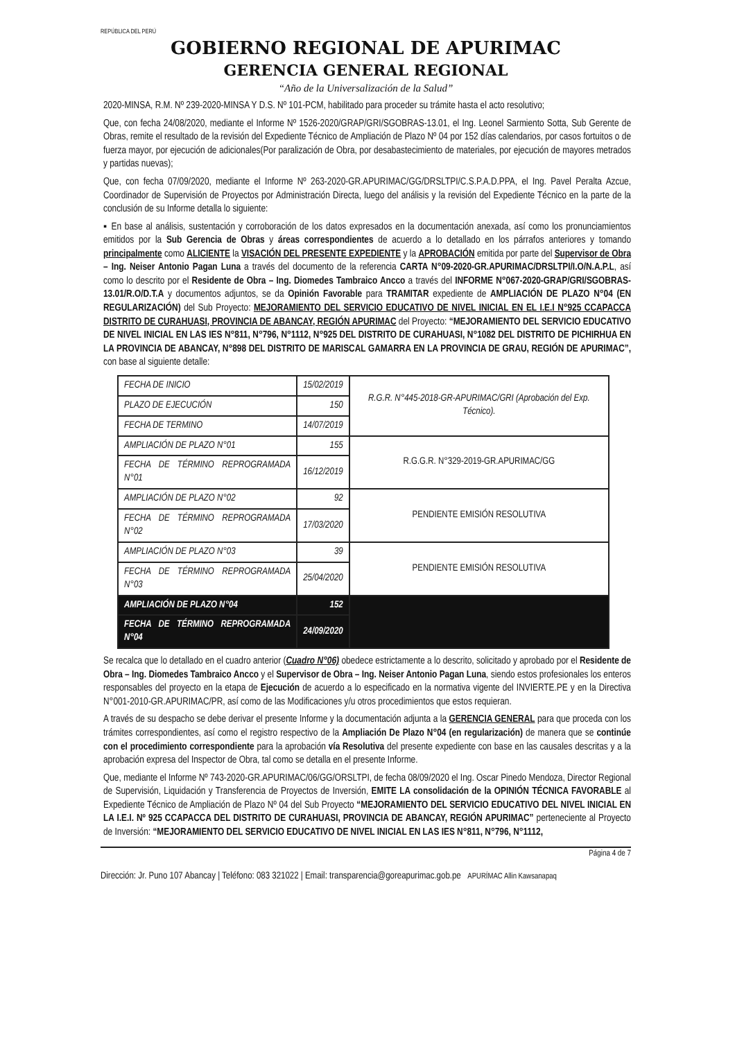REPÚBLICA DEL PERÚ
GOBIERNO REGIONAL DE APURIMAC
GERENCIA GENERAL REGIONAL
“Año de la Universalización de la Salud”
2020-MINSA, R.M. Nº 239-2020-MINSA Y D.S. Nº 101-PCM, habilitado para proceder su trámite hasta el acto resolutivo;
Que, con fecha 24/08/2020, mediante el Informe Nº 1526-2020/GRAP/GRI/SGOBRAS-13.01, el Ing. Leonel Sarmiento Sotta, Sub Gerente de Obras, remite el resultado de la revisión del Expediente Técnico de Ampliación de Plazo Nº 04 por 152 días calendarios, por casos fortuitos o de fuerza mayor, por ejecución de adicionales(Por paralización de Obra, por desabastecimiento de materiales, por ejecución de mayores metrados y partidas nuevas);
Que, con fecha 07/09/2020, mediante el Informe Nº 263-2020-GR.APURIMAC/GG/DRSLTPI/C.S.P.A.D.PPA, el Ing. Pavel Peralta Azcue, Coordinador de Supervisión de Proyectos por Administración Directa, luego del análisis y la revisión del Expediente Técnico en la parte de la conclusión de su Informe detalla lo siguiente:
▪ En base al análisis, sustentación y corroboración de los datos expresados en la documentación anexada, así como los pronunciamientos emitidos por la Sub Gerencia de Obras y áreas correspondientes de acuerdo a lo detallado en los párrafos anteriores y tomando principalmente como ALICIENTE la VISACIÓN DEL PRESENTE EXPEDIENTE y la APROBACIÓN emitida por parte del Supervisor de Obra – Ing. Neiser Antonio Pagan Luna a través del documento de la referencia CARTA N°09-2020-GR.APURIMAC/DRSLTPI/I.O/N.A.P.L, así como lo descrito por el Residente de Obra – Ing. Diomedes Tambraico Ancco a través del INFORME N°067-2020-GRAP/GRI/SGOBRAS-13.01/R.O/D.T.A y documentos adjuntos, se da Opinión Favorable para TRAMITAR expediente de AMPLIACIÓN DE PLAZO N°04 (EN REGULARIZACIÓN) del Sub Proyecto: MEJORAMIENTO DEL SERVICIO EDUCATIVO DE NIVEL INICIAL EN EL I.E.I N°925 CCAPACCA DISTRITO DE CURAHUASI, PROVINCIA DE ABANCAY, REGIÓN APURIMAC del Proyecto: “MEJORAMIENTO DEL SERVICIO EDUCATIVO DE NIVEL INICIAL EN LAS IES N°811, N°796, N°1112, N°925 DEL DISTRITO DE CURAHUASI, N°1082 DEL DISTRITO DE PICHIRHUA EN LA PROVINCIA DE ABANCAY, N°898 DEL DISTRITO DE MARISCAL GAMARRA EN LA PROVINCIA DE GRAU, REGIÓN DE APURIMAC”, con base al siguiente detalle:
| FECHA DE INICIO | 15/02/2019 | R.G.R. N°445-2018-GR-APURIMAC/GRI (Aprobación del Exp. Técnico). |
| PLAZO DE EJECUCIÓN | 150 | |
| FECHA DE TERMINO | 14/07/2019 | |
| AMPLIACIÓN DE PLAZO N°01 | 155 | R.G.G.R. N°329-2019-GR.APURIMAC/GG |
| FECHA DE TÉRMINO REPROGRAMADA N°01 | 16/12/2019 | |
| AMPLIACIÓN DE PLAZO N°02 | 92 | PENDIENTE EMISIÓN RESOLUTIVA |
| FECHA DE TÉRMINO REPROGRAMADA N°02 | 17/03/2020 | |
| AMPLIACIÓN DE PLAZO N°03 | 39 | PENDIENTE EMISIÓN RESOLUTIVA |
| FECHA DE TÉRMINO REPROGRAMADA N°03 | 25/04/2020 | |
| AMPLIACIÓN DE PLAZO N°04 | 152 | |
| FECHA DE TÉRMINO REPROGRAMADA N°04 | 24/09/2020 | |
Se recalca que lo detallado en el cuadro anterior (Cuadro N°06) obedece estrictamente a lo descrito, solicitado y aprobado por el Residente de Obra – Ing. Diomedes Tambraico Ancco y el Supervisor de Obra – Ing. Neiser Antonio Pagan Luna, siendo estos profesionales los enteros responsables del proyecto en la etapa de Ejecución de acuerdo a lo especificado en la normativa vigente del INVIERTE.PE y en la Directiva N°001-2010-GR.APURIMAC/PR, así como de las Modificaciones y/u otros procedimientos que estos requieran.
A través de su despacho se debe derivar el presente Informe y la documentación adjunta a la GERENCIA GENERAL para que proceda con los trámites correspondientes, así como el registro respectivo de la Ampliación De Plazo N°04 (en regularización) de manera que se continúe con el procedimiento correspondiente para la aprobación vía Resolutiva del presente expediente con base en las causales descritas y a la aprobación expresa del Inspector de Obra, tal como se detalla en el presente Informe.
Que, mediante el Informe Nº 743-2020-GR.APURIMAC/06/GG/ORSLTPI, de fecha 08/09/2020 el Ing. Oscar Pinedo Mendoza, Director Regional de Supervisión, Liquidación y Transferencia de Proyectos de Inversión, EMITE LA consolidación de la OPINIÓN TÉCNICA FAVORABLE al Expediente Técnico de Ampliación de Plazo Nº 04 del Sub Proyecto “MEJORAMIENTO DEL SERVICIO EDUCATIVO DEL NIVEL INICIAL EN LA I.E.I. Nº 925 CCAPACCA DEL DISTRITO DE CURAHUASI, PROVINCIA DE ABANCAY, REGIÓN APURIMAC” perteneciente al Proyecto de Inversión: “MEJORAMIENTO DEL SERVICIO EDUCATIVO DE NIVEL INICIAL EN LAS IES N°811, N°796, N°1112,
Página 4 de 7
Dirección: Jr. Puno 107 Abancay | Teléfono: 083 321022 | Email: transparencia@goreapurimac.gob.pe APURÍMAC Allin Kawsanapaq